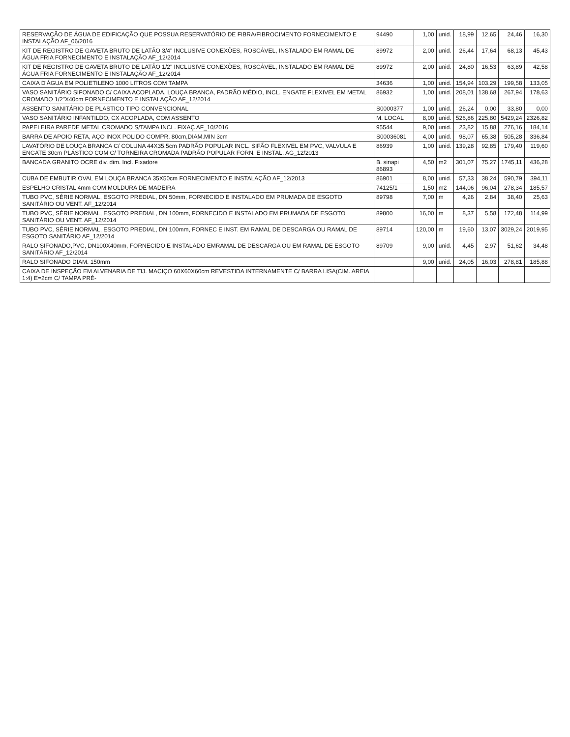| RESERVAÇÃO DE ÁGUA DE EDIFICAÇÃO QUE POSSUA RESERVATÓRIO DE FIBRA/FIBROCIMENTO FORNECIMENTO E INSTALAÇÃO AF_06/2016 | 94490 | 1,00 | unid. | 18,99 | 12,65 | 24,46 | 16,30 |
| KIT DE REGISTRO DE GAVETA BRUTO DE LATÃO 3/4" INCLUSIVE CONEXÕES, ROSCÁVEL, INSTALADO EM RAMAL DE ÁGUA FRIA FORNECIMENTO E INSTALAÇÃO AF_12/2014 | 89972 | 2,00 | unid. | 26,44 | 17,64 | 68,13 | 45,43 |
| KIT DE REGISTRO DE GAVETA BRUTO DE LATÃO 1/2" INCLUSIVE CONEXÕES, ROSCÁVEL, INSTALADO EM RAMAL DE ÁGUA FRIA FORNECIMENTO E INSTALAÇÃO AF_12/2014 | 89972 | 2,00 | unid. | 24,80 | 16,53 | 63,89 | 42,58 |
| CAIXA D'ÁGUA EM POLIETILENO 1000 LITROS COM TAMPA | 34636 | 1,00 | unid. | 154,94 | 103,29 | 199,58 | 133,05 |
| VASO SANITÁRIO SIFONADO C/ CAIXA ACOPLADA, LOUÇA BRANCA, PADRÃO MÉDIO, INCL. ENGATE FLEXIVEL EM METAL CROMADO 1/2"X40cm FORNECIMENTO E INSTALAÇÃO AF_12/2014 | 86932 | 1,00 | unid. | 208,01 | 138,68 | 267,94 | 178,63 |
| ASSENTO SANITÁRIO DE PLASTICO TIPO CONVENCIONAL | S0000377 | 1,00 | unid. | 26,24 | 0,00 | 33,80 | 0,00 |
| VASO SANITÁRIO INFANTILDO, CX ACOPLADA, COM ASSENTO | M. LOCAL | 8,00 | unid. | 526,86 | 225,80 | 5429,24 | 2326,82 |
| PAPELEIRA PAREDE METAL CROMADO S/TAMPA INCL. FIXAÇ AF_10/2016 | 95544 | 9,00 | unid. | 23,82 | 15,88 | 276,16 | 184,14 |
| BARRA DE APOIO RETA, AÇO INOX POLIDO COMPR. 80cm,DIAM.MIN 3cm | S00036081 | 4,00 | unid. | 98,07 | 65,38 | 505,28 | 336,84 |
| LAVATÓRIO DE LOUÇA BRANCA C/ COLUNA 44X35,5cm PADRÃO POPULAR INCL. SIFÃO FLEXIVEL EM PVC, VALVULA E ENGATE 30cm PLÁSTICO COM C/ TORNEIRA CROMADA PADRÃO POPULAR FORN. E INSTAL. AG_12/2013 | 86939 | 1,00 | unid. | 139,28 | 92,85 | 179,40 | 119,60 |
| BANCADA GRANITO OCRE div. dim. Incl. Fixadore | B. sinapi 86893 | 4,50 | m2 | 301,07 | 75,27 | 1745,11 | 436,28 |
| CUBA DE EMBUTIR OVAL EM LOUÇA BRANCA 35X50cm FORNECIMENTO E INSTALAÇÃO AF_12/2013 | 86901 | 8,00 | unid. | 57,33 | 38,24 | 590,79 | 394,11 |
| ESPELHO CRISTAL 4mm COM MOLDURA DE MADEIRA | 74125/1 | 1,50 | m2 | 144,06 | 96,04 | 278,34 | 185,57 |
| TUBO PVC, SÉRIE NORMAL, ESGOTO PREDIAL, DN 50mm, FORNECIDO E INSTALADO EM PRUMADA DE ESGOTO SANITÁRIO OU VENT. AF_12/2014 | 89798 | 7,00 | m | 4,26 | 2,84 | 38,40 | 25,63 |
| TUBO PVC, SÉRIE NORMAL, ESGOTO PREDIAL, DN 100mm, FORNECIDO E INSTALADO EM PRUMADA DE ESGOTO SANITÁRIO OU VENT. AF_12/2014 | 89800 | 16,00 | m | 8,37 | 5,58 | 172,48 | 114,99 |
| TUBO PVC, SÉRIE NORMAL, ESGOTO PREDIAL, DN 100mm, FORNEC E INST. EM RAMAL DE DESCARGA OU RAMAL DE ESGOTO SANITÁRIO AF_12/2014 | 89714 | 120,00 | m | 19,60 | 13,07 | 3029,24 | 2019,95 |
| RALO SIFONADO,PVC, DN100X40mm, FORNECIDO E INSTALADO EMRAMAL DE DESCARGA OU EM RAMAL DE ESGOTO SANITÁRIO AF_12/2014 | 89709 | 9,00 | unid. | 4,45 | 2,97 | 51,62 | 34,48 |
| RALO SIFONADO DIAM. 150mm | | 9,00 | unid. | 24,05 | 16,03 | 278,81 | 185,88 |
| CAIXA DE INSPEÇÃO EM ALVENARIA DE TIJ. MACIÇO 60X60X60cm REVESTIDA INTERNAMENTE C/ BARRA LISA(CIM. AREIA 1:4) E=2cm C/ TAMPA PRÉ- | | | | | | | |